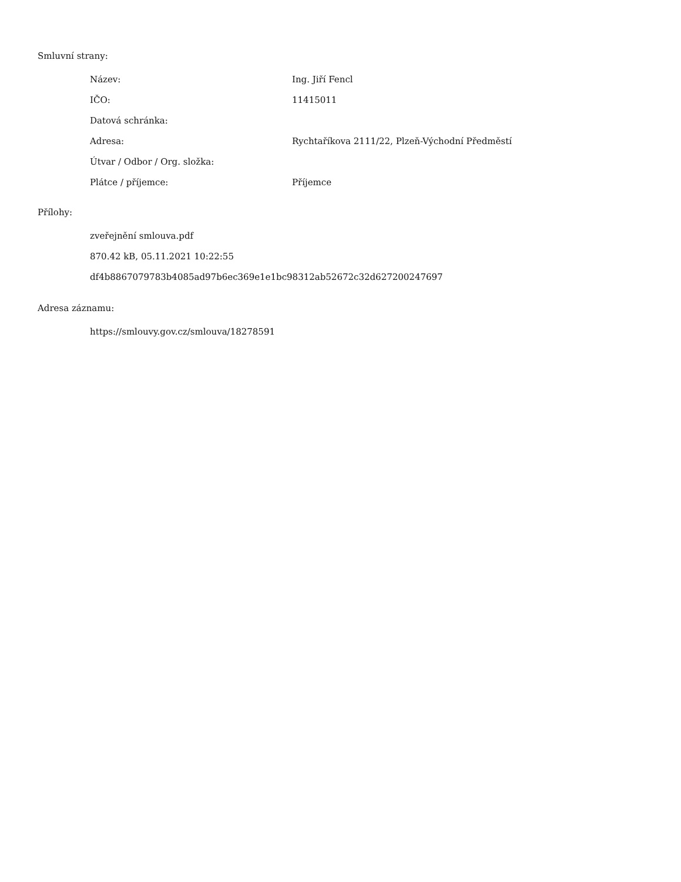Smluvní strany:
| Název: | Ing. Jiří Fencl |
| IČO: | 11415011 |
| Datová schránka: | |
| Adresa: | Rychtaříkova 2111/22, Plzeň-Východní Předměstí |
| Útvar / Odbor / Org. složka: | |
| Plátce / příjemce: | Příjemce |
Přílohy:
zveřejnění smlouva.pdf
870.42 kB, 05.11.2021 10:22:55
df4b8867079783b4085ad97b6ec369e1e1bc98312ab52672c32d627200247697
Adresa záznamu:
https://smlouvy.gov.cz/smlouva/18278591